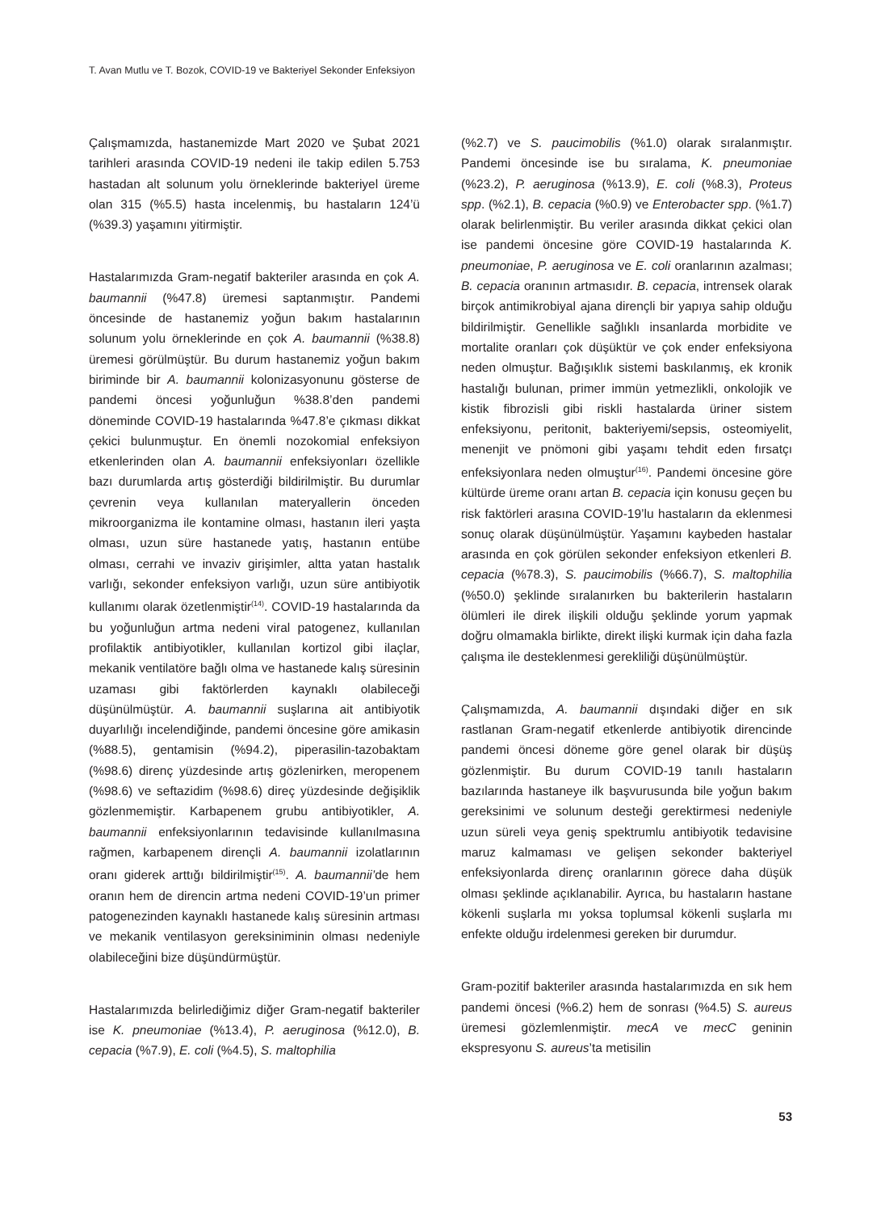T. Avan Mutlu ve T. Bozok, COVID-19 ve Bakteriyel Sekonder Enfeksiyon
Çalışmamızda, hastanemizde Mart 2020 ve Şubat 2021 tarihleri arasında COVID-19 nedeni ile takip edilen 5.753 hastadan alt solunum yolu örneklerinde bakteriyel üreme olan 315 (%5.5) hasta incelenmiş, bu hastaların 124’ü (%39.3) yaşamını yitirmiştir.
Hastalarımızda Gram-negatif bakteriler arasında en çok A. baumannii (%47.8) üremesi saptanmıştır. Pandemi öncesinde de hastanemiz yoğun bakım hastalarının solunum yolu örneklerinde en çok A. baumannii (%38.8) üremesi görülmüştür. Bu durum hastanemiz yoğun bakım biriminde bir A. baumannii kolonizasyonunu gösterse de pandemi öncesi yoğunluğun %38.8’den pandemi döneminde COVID-19 hastalarında %47.8’e çıkması dikkat çekici bulunmuştur. En önemli nozokomial enfeksiyon etkenlerinden olan A. baumannii enfeksiyonları özellikle bazı durumlarda artış gösterdiği bildirilmiştir. Bu durumlar çevrenin veya kullanılan materyallerin önceden mikroorganizma ile kontamine olması, hastanın ileri yaşta olması, uzun süre hastanede yatış, hastanın entübe olması, cerrahi ve invaziv girişimler, altta yatan hastalık varlığı, sekonder enfeksiyon varlığı, uzun süre antibiyotik kullanımı olarak özetlenmiştir<sup>(14)</sup>. COVID-19 hastalarında da bu yoğunluğun artma nedeni viral patogenez, kullanılan profilaktik antibiyotikler, kullanılan kortizol gibi ilaçlar, mekanik ventilatöre bağlı olma ve hastanede kalış süresinin uzaması gibi faktörlerden kaynaklı olabileceği düşünülmüştür. A. baumannii suşlarına ait antibiyotik duyarlılığı incelendiğinde, pandemi öncesine göre amikasin (%88.5), gentamisin (%94.2), piperasilin-tazobaktam (%98.6) direnç yüzdesinde artış gözlenirken, meropenem (%98.6) ve seftazidim (%98.6) direç yüzdesinde değişiklik gözlenmemiştir. Karbapenem grubu antibiyotikler, A. baumannii enfeksiyonlarının tedavisinde kullanılmasına rağmen, karbapenem dirençli A. baumannii izolatlarının oranı giderek arttığı bildirilmiştir<sup>(15)</sup>. A. baumannii’de hem oranın hem de direncin artma nedeni COVID-19’un primer patogenezinden kaynaklı hastanede kalış süresinin artması ve mekanik ventilasyon gereksiniminin olması nedeniyle olabileceğini bize düşündürmüştür.
Hastalarımızda belirlediğimiz diğer Gram-negatif bakteriler ise K. pneumoniae (%13.4), P. aeruginosa (%12.0), B. cepacia (%7.9), E. coli (%4.5), S. maltophilia
(%2.7) ve S. paucimobilis (%1.0) olarak sıralanmıştır. Pandemi öncesinde ise bu sıralama, K. pneumoniae (%23.2), P. aeruginosa (%13.9), E. coli (%8.3), Proteus spp. (%2.1), B. cepacia (%0.9) ve Enterobacter spp. (%1.7) olarak belirlenmiştir. Bu veriler arasında dikkat çekici olan ise pandemi öncesine göre COVID-19 hastalarında K. pneumoniae, P. aeruginosa ve E. coli oranlarının azalması; B. cepacia oranının artmasıdır. B. cepacia, intrensek olarak birçok antimikrobiyal ajana dirençli bir yapıya sahip olduğu bildirilmiştir. Genellikle sağlıklı insanlarda morbidite ve mortalite oranları çok düşüktür ve çok ender enfeksiyona neden olmuştur. Bağışıklık sistemi baskılanmış, ek kronik hastalığı bulunan, primer immün yetmezlikli, onkolojik ve kistik fibrozisli gibi riskli hastalarda üriner sistem enfeksiyonu, peritonit, bakteriyemi/sepsis, osteomiyelit, menenjit ve pnömoni gibi yaşamı tehdit eden fırsatçı enfeksiyonlara neden olmuştur<sup>(16)</sup>. Pandemi öncesine göre kültürde üreme oranı artan B. cepacia için konusu geçen bu risk faktörleri arasına COVID-19’lu hastaların da eklenmesi sonuç olarak düşünülmüştür. Yaşamını kaybeden hastalar arasında en çok görülen sekonder enfeksiyon etkenleri B. cepacia (%78.3), S. paucimobilis (%66.7), S. maltophilia (%50.0) şeklinde sıralanırken bu bakterilerin hastaların ölümleri ile direk ilişkili olduğu şeklinde yorum yapmak doğru olmamakla birlikte, direkt ilişki kurmak için daha fazla çalışma ile desteklenmesi gerekliliği düşünülmüştür.
Çalışmamızda, A. baumannii dışındaki diğer en sık rastlanan Gram-negatif etkenlerde antibiyotik direncinde pandemi öncesi döneme göre genel olarak bir düşüş gözlenmiştir. Bu durum COVID-19 tanılı hastaların bazılarında hastaneye ilk başvurusunda bile yoğun bakım gereksinimi ve solunum desteği gerektirmesi nedeniyle uzun süreli veya geniş spektrumlu antibiyotik tedavisine maruz kalmaması ve gelişen sekonder bakteriyel enfeksiyonlarda direnç oranlarının görece daha düşük olması şeklinde açıklanabilir. Ayrıca, bu hastaların hastane kökenli suşlarla mı yoksa toplumsal kökenli suşlarla mı enfekte olduğu irdelenmesi gereken bir durumdur.
Gram-pozitif bakteriler arasında hastalarımızda en sık hem pandemi öncesi (%6.2) hem de sonrası (%4.5) S. aureus üremesi gözlemlenmiştir. mecA ve mecC geninin ekspresyonu S. aureus’ta metisilin
53